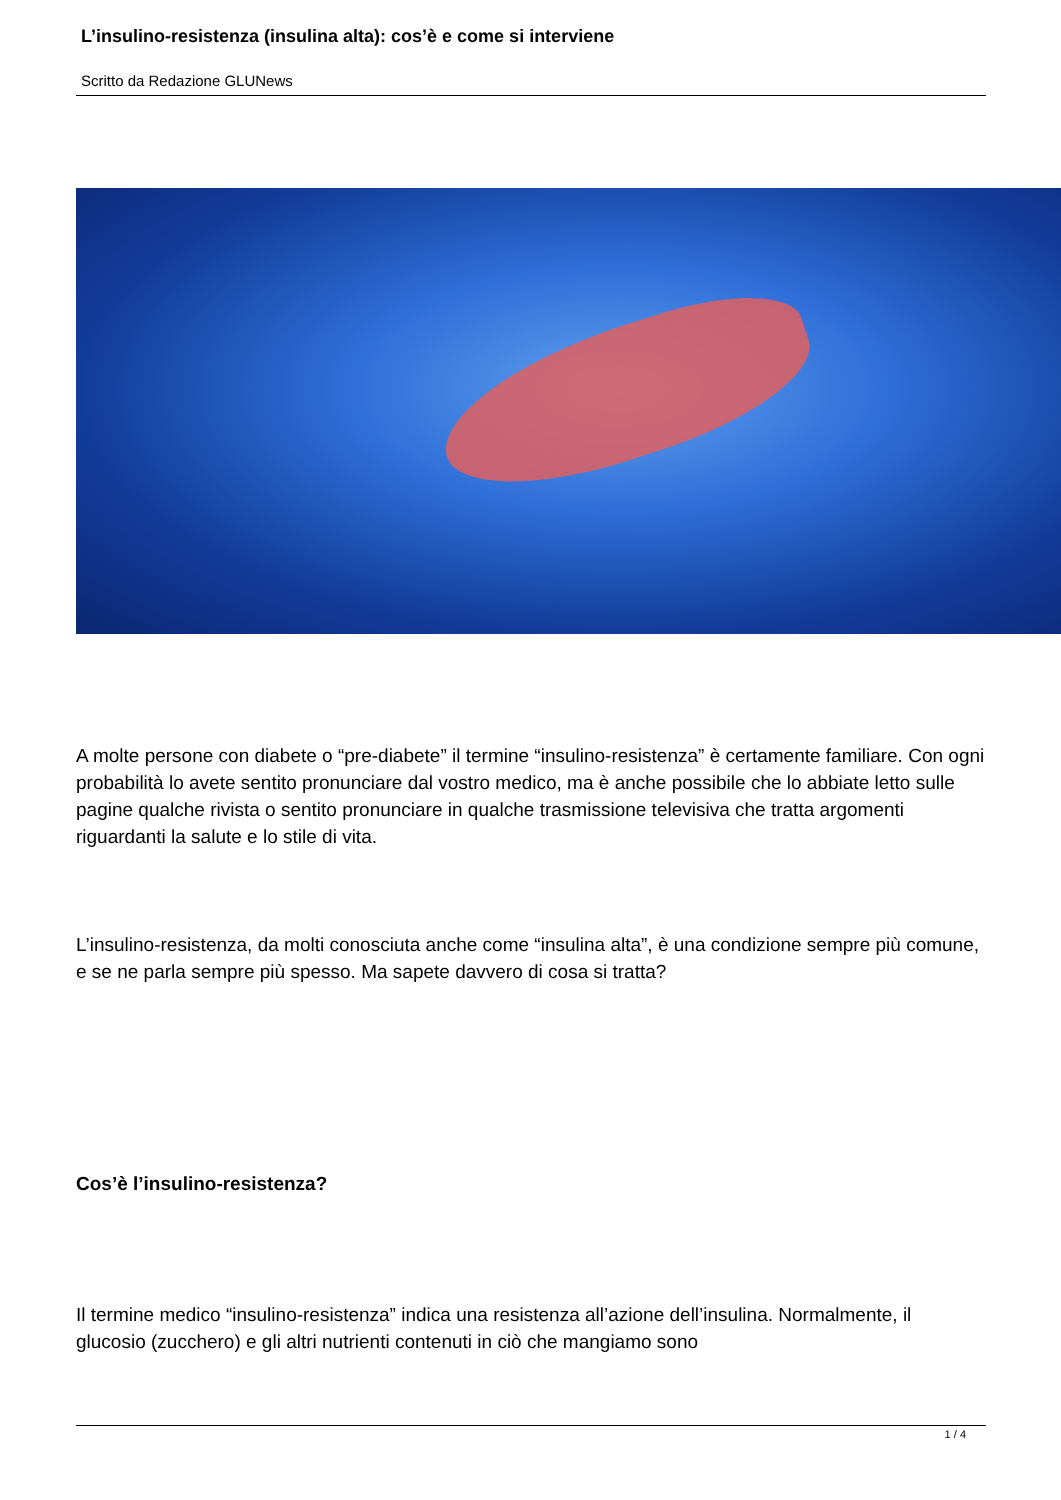L’insulino-resistenza (insulina alta): cos’è e come si interviene
Scritto da Redazione GLUNews
A molte persone con diabete o “pre-diabete” il termine “insulino-resistenza” è certamente familiare. Con ogni probabilità lo avete sentito pronunciare dal vostro medico, ma è anche possibile che lo abbiate letto sulle pagine qualche rivista o sentito pronunciare in qualche trasmissione televisiva che tratta argomenti riguardanti la salute e lo stile di vita.
L’insulino-resistenza, da molti conosciuta anche come “insulina alta”, è una condizione sempre più comune, e se ne parla sempre più spesso. Ma sapete davvero di cosa si tratta?
Cos’è l’insulino-resistenza?
Il termine medico “insulino-resistenza” indica una resistenza all’azione dell’insulina. Normalmente, il glucosio (zucchero) e gli altri nutrienti contenuti in ciò che mangiamo sono
1 / 4